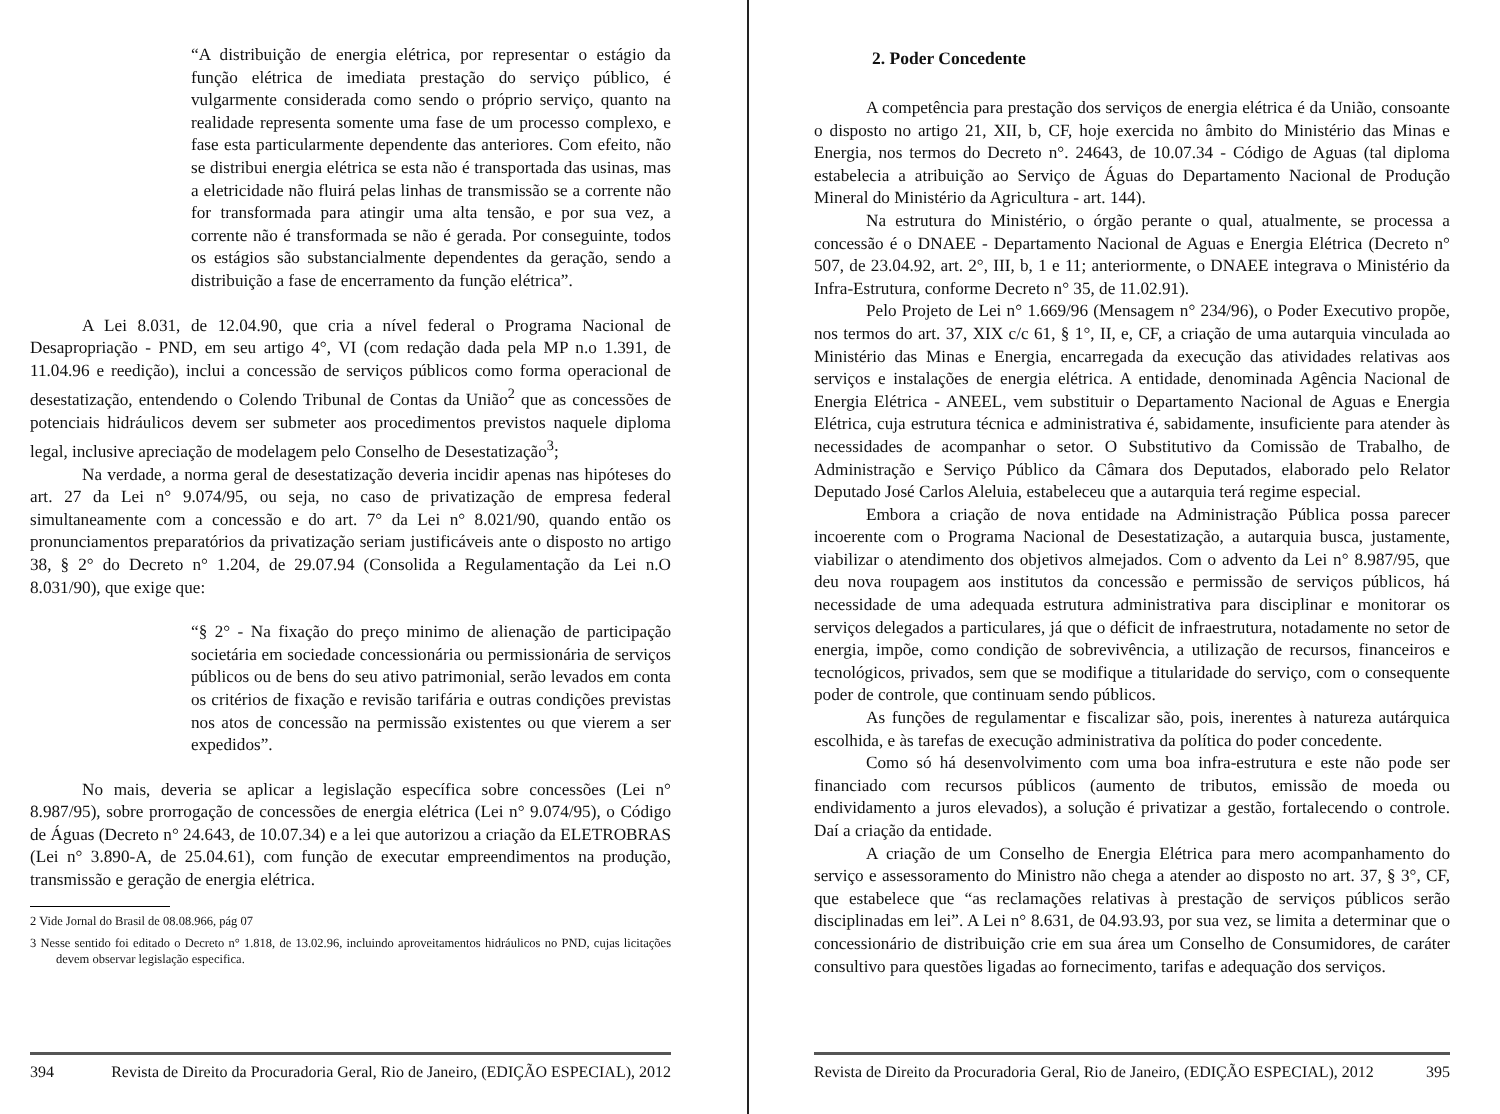“A distribuição de energia elétrica, por representar o estágio da função elétrica de imediata prestação do serviço público, é vulgarmente considerada como sendo o próprio serviço, quanto na realidade representa somente uma fase de um processo complexo, e fase esta particularmente dependente das anteriores. Com efeito, não se distribui energia elétrica se esta não é transportada das usinas, mas a eletricidade não fluirá pelas linhas de transmissão se a corrente não for transformada para atingir uma alta tensão, e por sua vez, a corrente não é transformada se não é gerada. Por conseguinte, todos os estágios são substancialmente dependentes da geração, sendo a distribuição a fase de encerramento da função elétrica”.
A Lei 8.031, de 12.04.90, que cria a nível federal o Programa Nacional de Desapropriação - PND, em seu artigo 4°, VI (com redação dada pela MP n.o 1.391, de 11.04.96 e reedição), inclui a concessão de serviços públicos como forma operacional de desestatização, entendendo o Colendo Tribunal de Contas da União<sup>2</sup> que as concessões de potenciais hidráulicos devem ser submeter aos procedimentos previstos naquele diploma legal, inclusive apreciação de modelagem pelo Conselho de Desestatização<sup>3</sup>;
Na verdade, a norma geral de desestatização deveria incidir apenas nas hipóteses do art. 27 da Lei n° 9.074/95, ou seja, no caso de privatização de empresa federal simultaneamente com a concessão e do art. 7° da Lei n° 8.021/90, quando então os pronunciamentos preparatórios da privatização seriam justificáveis ante o disposto no artigo 38, § 2° do Decreto n° 1.204, de 29.07.94 (Consolida a Regulamentação da Lei n.O 8.031/90), que exige que:
“§ 2° - Na fixação do preço minimo de alienação de participação societária em sociedade concessionária ou permissionária de serviços públicos ou de bens do seu ativo patrimonial, serão levados em conta os critérios de fixação e revisão tarifária e outras condições previstas nos atos de concessão na permissão existentes ou que vierem a ser expedidos”.
No mais, deveria se aplicar a legislação específica sobre concessões (Lei n° 8.987/95), sobre prorrogação de concessões de energia elétrica (Lei n° 9.074/95), o Código de Águas (Decreto n° 24.643, de 10.07.34) e a lei que autorizou a criação da ELETROBRAS (Lei n° 3.890-A, de 25.04.61), com função de executar empreendimentos na produção, transmissão e geração de energia elétrica.
2 Vide Jornal do Brasil de 08.08.966, pág 07
3 Nesse sentido foi editado o Decreto n° 1.818, de 13.02.96, incluindo aproveitamentos hidráulicos no PND, cujas licitações devem observar legislação especifica.
394 Revista de Direito da Procuradoria Geral, Rio de Janeiro, (EDIÇÃO ESPECIAL), 2012
2. Poder Concedente
A competência para prestação dos serviços de energia elétrica é da União, consoante o disposto no artigo 21, XII, b, CF, hoje exercida no âmbito do Ministério das Minas e Energia, nos termos do Decreto n°. 24643, de 10.07.34 - Código de Aguas (tal diploma estabelecia a atribuição ao Serviço de Águas do Departamento Nacional de Produção Mineral do Ministério da Agricultura - art. 144).
Na estrutura do Ministério, o órgão perante o qual, atualmente, se processa a concessão é o DNAEE - Departamento Nacional de Aguas e Energia Elétrica (Decreto n° 507, de 23.04.92, art. 2°, III, b, 1 e 11; anteriormente, o DNAEE integrava o Ministério da Infra-Estrutura, conforme Decreto n° 35, de 11.02.91).
Pelo Projeto de Lei n° 1.669/96 (Mensagem n° 234/96), o Poder Executivo propõe, nos termos do art. 37, XIX c/c 61, § 1°, II, e, CF, a criação de uma autarquia vinculada ao Ministério das Minas e Energia, encarregada da execução das atividades relativas aos serviços e instalações de energia elétrica. A entidade, denominada Agência Nacional de Energia Elétrica - ANEEL, vem substituir o Departamento Nacional de Aguas e Energia Elétrica, cuja estrutura técnica e administrativa é, sabidamente, insuficiente para atender às necessidades de acompanhar o setor. O Substitutivo da Comissão de Trabalho, de Administração e Serviço Público da Câmara dos Deputados, elaborado pelo Relator Deputado José Carlos Aleluia, estabeleceu que a autarquia terá regime especial.
Embora a criação de nova entidade na Administração Pública possa parecer incoerente com o Programa Nacional de Desestatização, a autarquia busca, justamente, viabilizar o atendimento dos objetivos almejados. Com o advento da Lei n° 8.987/95, que deu nova roupagem aos institutos da concessão e permissão de serviços públicos, há necessidade de uma adequada estrutura administrativa para disciplinar e monitorar os serviços delegados a particulares, já que o déficit de infraestrutura, notadamente no setor de energia, impõe, como condição de sobrevivência, a utilização de recursos, financeiros e tecnológicos, privados, sem que se modifique a titularidade do serviço, com o consequente poder de controle, que continuam sendo públicos.
As funções de regulamentar e fiscalizar são, pois, inerentes à natureza autárquica escolhida, e às tarefas de execução administrativa da política do poder concedente.
Como só há desenvolvimento com uma boa infra-estrutura e este não pode ser financiado com recursos públicos (aumento de tributos, emissão de moeda ou endividamento a juros elevados), a solução é privatizar a gestão, fortalecendo o controle. Daí a criação da entidade.
A criação de um Conselho de Energia Elétrica para mero acompanhamento do serviço e assessoramento do Ministro não chega a atender ao disposto no art. 37, § 3°, CF, que estabelece que “as reclamações relativas à prestação de serviços públicos serão disciplinadas em lei”. A Lei n° 8.631, de 04.93.93, por sua vez, se limita a determinar que o concessionário de distribuição crie em sua área um Conselho de Consumidores, de caráter consultivo para questões ligadas ao fornecimento, tarifas e adequação dos serviços.
Revista de Direito da Procuradoria Geral, Rio de Janeiro, (EDIÇÃO ESPECIAL), 2012 395